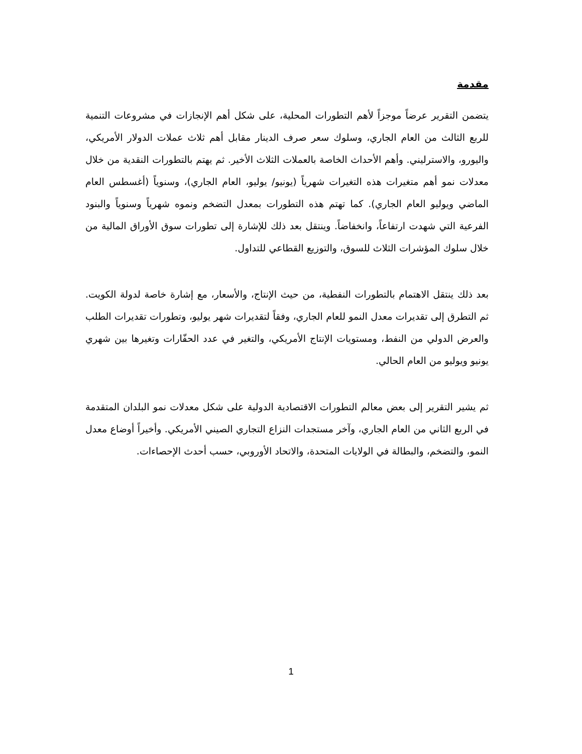مقدمة
يتضمن التقرير عرضاً موجزاً لأهم التطورات المحلية، على شكل أهم الإنجازات في مشروعات التنمية للربع الثالث من العام الجاري، وسلوك سعر صرف الدينار مقابل أهم ثلاث عملات الدولار الأمريكي، واليورو، والاسترليني. وأهم الأحداث الخاصة بالعملات الثلاث الأخير. ثم يهتم بالتطورات النقدية من خلال معدلات نمو أهم متغيرات هذه التغيرات شهرياً (يونيو/ يوليو، العام الجاري)، وسنوياً (أغسطس العام الماضي ويوليو العام الجاري). كما تهتم هذه التطورات بمعدل التضخم ونموه شهرياً وسنوياً والبنود الفرعية التي شهدت ارتفاعاً، وانخفاضاً. وينتقل بعد ذلك للإشارة إلى تطورات سوق الأوراق المالية من خلال سلوك المؤشرات الثلاث للسوق، والتوزيع القطاعي للتداول.
بعد ذلك ينتقل الاهتمام بالتطورات النفطية، من حيث الإنتاج، والأسعار، مع إشارة خاصة لدولة الكويت. ثم التطرق إلى تقديرات معدل النمو للعام الجاري، وفقاً لتقديرات شهر يوليو، وتطورات تقديرات الطلب والعرض الدولي من النفط، ومستويات الإنتاج الأمريكي، والتغير في عدد الحفّارات وتغيرها بين شهري يونيو ويوليو من العام الحالي.
ثم يشير التقرير إلى بعض معالم التطورات الاقتصادية الدولية على شكل معدلات نمو البلدان المتقدمة في الربع الثاني من العام الجاري، وآخر مستجدات النزاع التجاري الصيني الأمريكي. وأخيراً أوضاع معدل النمو، والتضخم، والبطالة في الولايات المتحدة، والاتحاد الأوروبي، حسب أحدث الإحصاءات.
1